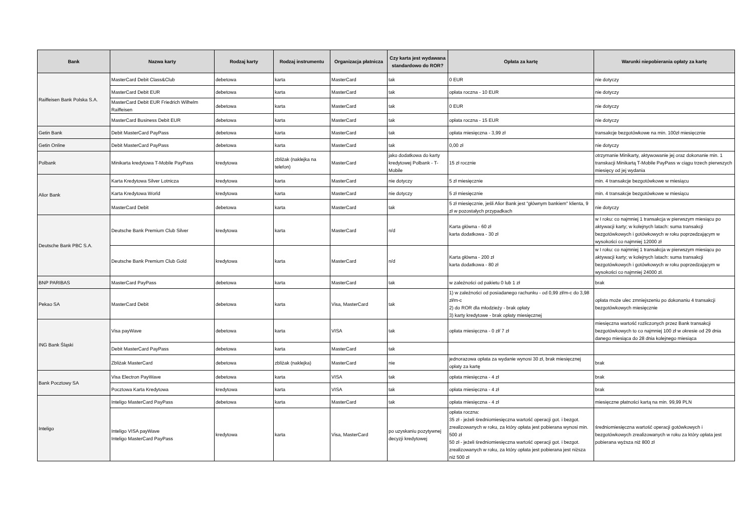| Bank | Nazwa karty | Rodzaj karty | Rodzaj instrumentu | Organizacja płatnicza | Czy karta jest wydawana standardowo do ROR? | Opłata za kartę | Warunki niepobierania opłaty za kartę |
| --- | --- | --- | --- | --- | --- | --- | --- |
| Raiffeisen Bank Polska S.A. | MasterCard Debit Class&Club | debetowa | karta | MasterCard | tak | 0 EUR | nie dotyczy |
| | MasterCard Debit EUR | debetowa | karta | MasterCard | tak | opłata roczna - 10 EUR | nie dotyczy |
| | MasterCard Debit EUR Friedrich Wilhelm Raiffeisen | debetowa | karta | MasterCard | tak | 0 EUR | nie dotyczy |
| | MasterCard Business Debit EUR | debetowa | karta | MasterCard | tak | opłata roczna - 15 EUR | nie dotyczy |
| Getin Bank | Debit MasterCard PayPass | debetowa | karta | MasterCard | tak | opłata miesięczna - 3,99 zł | transakcje bezgotówkowe na min. 100zł miesięcznie |
| Getin Online | Debit MasterCard PayPass | debetowa | karta | MasterCard | tak | 0,00 zł | nie dotyczy |
| Polbank | Minikarta kredytowa T-Mobile PayPass | kredytowa | zbliżak (naklejka na telefon) | MasterCard | jako dodatkowa do karty kredytowej Polbank - T-Mobile | 15 zł rocznie | otrzymanie Minikarty, aktywowanie jej oraz dokonanie min. 1 transkacji Minikartą T-Mobile PayPass w ciągu trzech pierwszych miesięcy od jej wydania |
| Alior Bank | Karta Kredytowa Silver Lotnicza | kredytowa | karta | MasterCard | nie dotyczy | 5 zł miesięcznie | min. 4 transakcje bezgotówkowe w miesiącu |
| | Karta Kredytowa World | kredytowa | karta | MasterCard | nie dotyczy | 5 zł miesięcznie | min. 4 transakcje bezgotówkowe w miesiącu |
| | MasterCard Debit | debetowa | karta | MasterCard | tak | 5 zł miesięcznie, jeśli Alior Bank jest "głównym bankiem" klienta, 9 zł w pozostałych przypadkach | nie dotyczy |
| Deutsche Bank PBC S.A. | Deutsche Bank Premium Club Silver | kredytowa | karta | MasterCard | n/d | Karta główna - 60 zł karta dodatkowa - 30 zł | w I roku: co najmniej 1 transakcja w pierwszym miesiącu po aktywacji karty; w kolejnych latach: suma transakcji bezgotówkowych i gotówkowych w roku poprzedzającym w wysokości co najmniej 12000 zł |
| | Deutsche Bank Premium Club Gold | kredytowa | karta | MasterCard | n/d | Karta główna - 200 zł karta dodatkowa - 80 zł | w I roku: co najmniej 1 transakcja w pierwszym miesiącu po aktywacji karty; w kolejnych latach: suma transakcji bezgotówkowych i gotówkowych w roku poprzedzającym w wysokości co najmniej 24000 zł. |
| BNP PARIBAS | MasterCard PayPass | debetowa | karta | MasterCard | tak | w zależności od pakietu 0 lub 1 zł | brak |
| Pekao SA | MasterCard Debit | debetowa | karta | Visa, MasterCard | tak | 1) w zależności od posiadanego rachunku - od 0,99 zł/m-c do 3,98 zł/m-c 2) do ROR dla młodzieży - brak opłaty 3) karty kredytowe - brak opłaty miesięcznej | opłata może ulec zmniejszeniu po dokonaniu 4 transakcji bezgotówkowych miesięcznie |
| ING Bank Śląski | Visa payWave | debetowa | karta | VISA | tak | opłata miesięczna - 0 zł/ 7 zł | miesięczna wartość rozliczonych przez Bank transakcji bezgotówkowych to co najmniej 100 zł w okresie od 29 dnia danego miesiąca do 28 dnia kolejnego miesiąca |
| | Debit MasterCard PayPass | debetowa | karta | MasterCard | tak | | |
| | Zbliżak MasterCard | debetowa | zbliżak (naklejka) | MasterCard | nie | jednorazowa opłata za wydanie wynosi 30 zł, brak miesięcznej opłaty za kartę | brak |
| Bank Pocztowy SA | Visa Electron PayWave | debetowa | karta | VISA | tak | opłata miesięczna - 4 zł | brak |
| | Pocztowa Karta Kredytowa | kredytowa | karta | VISA | tak | opłata miesięczna - 4 zł | brak |
| Inteligo | Inteligo MasterCard PayPass | debetowa | karta | MasterCard | tak | opłata miesięczna - 4 zł | miesięczne płatności kartą na min. 99,99 PLN |
| | Inteligo VISA payWave Inteligo MasterCard PayPass | kredytowa | karta | Visa, MasterCard | po uzyskaniu pozytywnej decyzji kredytowej | opłata roczna: 35 zł - jeżeli średniomiesięczna wartość operacji got. i bezgot. zrealizowanych w roku, za który opłata jest pobierana wynosi min. 500 zł 50 zł - jeżeli średniomiesięczna wartość operacji got. i bezgot. zrealizowanych w roku, za który opłata jest pobierana jest niższa niż 500 zł | średniomiesięczna wartość operacji gotówkowych i bezgotówkowych zrealizowanych w roku za który opłata jest pobierana wyższa niż 800 zł |